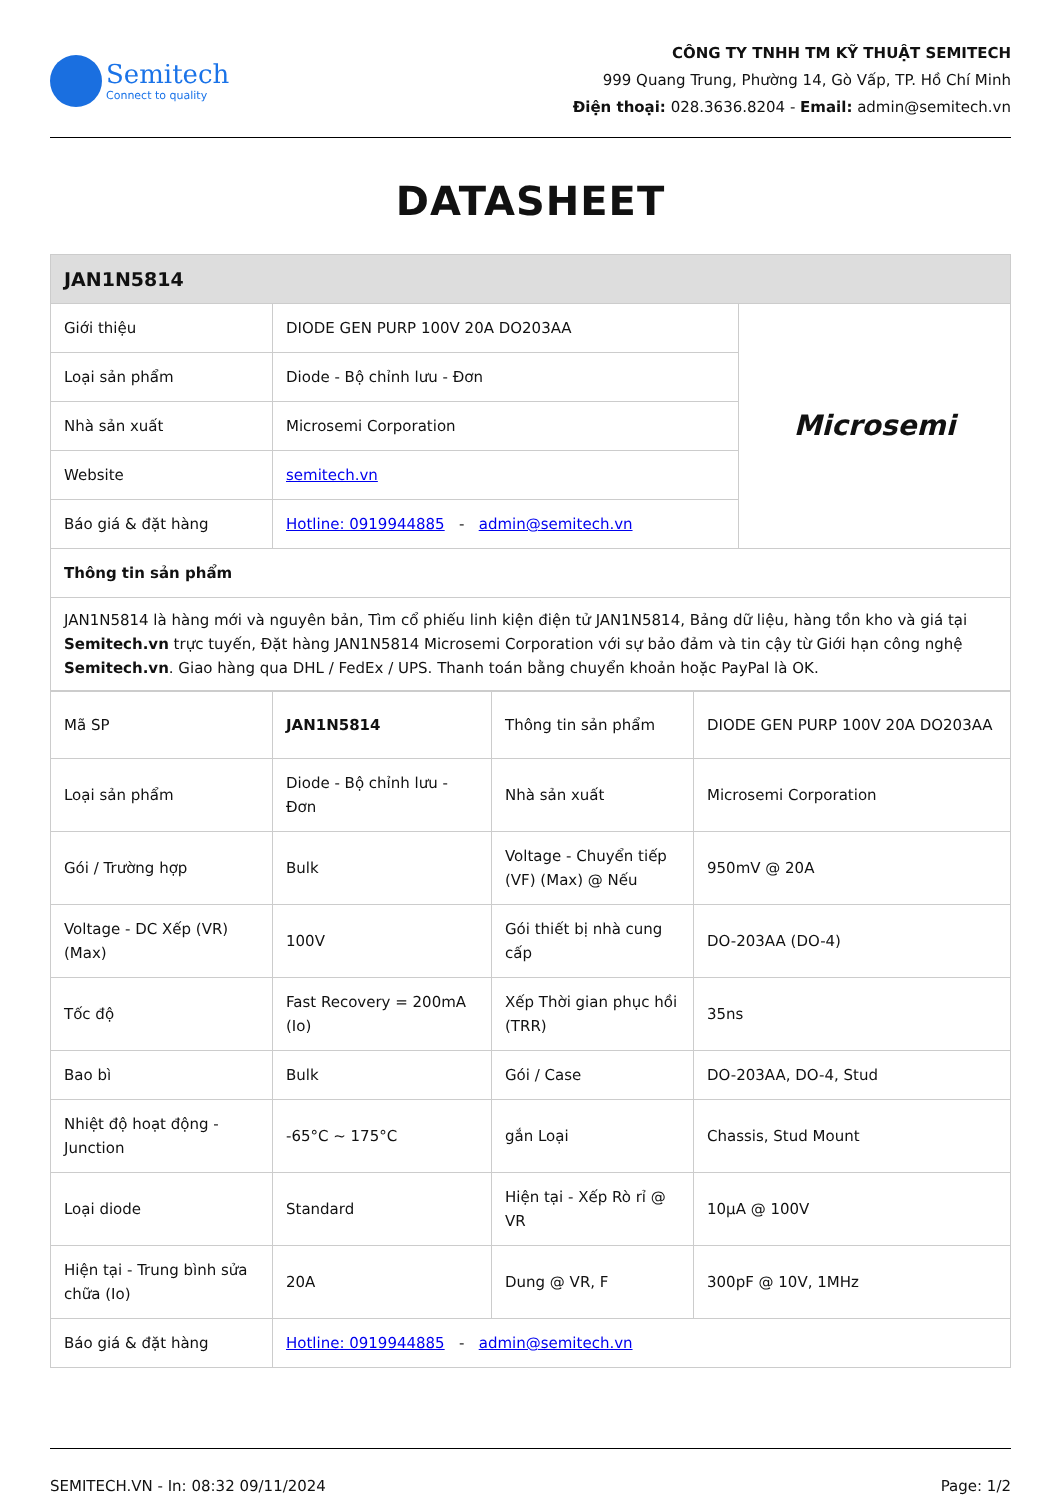Semitech
Connect to quality
CÔNG TY TNHH TM KỸ THUẬT SEMITECH
999 Quang Trung, Phường 14, Gò Vấp, TP. Hồ Chí Minh
Điện thoại: 028.3636.8204 - Email: admin@semitech.vn
DATASHEET
| JAN1N5814 | | |
| --- | --- | --- |
| Giới thiệu | DIODE GEN PURP 100V 20A DO203AA | Microsemi |
| Loại sản phẩm | Diode - Bộ chỉnh lưu - Đơn | |
| Nhà sản xuất | Microsemi Corporation | |
| Website | semitech.vn | |
| Báo giá & đặt hàng | Hotline: 0919944885 - admin@semitech.vn | |
| Thông tin sản phẩm | | |
| JAN1N5814 là hàng mới và nguyên bản, Tìm cổ phiếu linh kiện điện tử JAN1N5814, Bảng dữ liệu, hàng tồn kho và giá tại Semitech.vn trực tuyến, Đặt hàng JAN1N5814 Microsemi Corporation với sự bảo đảm và tin cậy từ Giới hạn công nghệ Semitech.vn . Giao hàng qua DHL / FedEx / UPS. Thanh toán bằng chuyển khoản hoặc PayPal là OK. | | |
| Mã SP | JAN1N5814 | Thông tin sản phẩm | DIODE GEN PURP 100V 20A DO203AA |
| Loại sản phẩm | Diode - Bộ chỉnh lưu - Đơn | Nhà sản xuất | Microsemi Corporation |
| Gói / Trường hợp | Bulk | Voltage - Chuyển tiếp (VF) (Max) @ Nếu | 950mV @ 20A |
| Voltage - DC Xếp (VR) (Max) | 100V | Gói thiết bị nhà cung cấp | DO-203AA (DO-4) |
| Tốc độ | Fast Recovery = 200mA (Io) | Xếp Thời gian phục hồi (TRR) | 35ns |
| Bao bì | Bulk | Gói / Case | DO-203AA, DO-4, Stud |
| Nhiệt độ hoạt động - Junction | -65°C ~ 175°C | gắn Loại | Chassis, Stud Mount |
| Loại diode | Standard | Hiện tại - Xếp Rò rỉ @ VR | 10µA @ 100V |
| Hiện tại - Trung bình sửa chữa (Io) | 20A | Dung @ VR, F | 300pF @ 10V, 1MHz |
| Báo giá & đặt hàng | Hotline: 0919944885 - admin@semitech.vn | | |
SEMITECH.VN - In: 08:32 09/11/2024 Page: 1/2